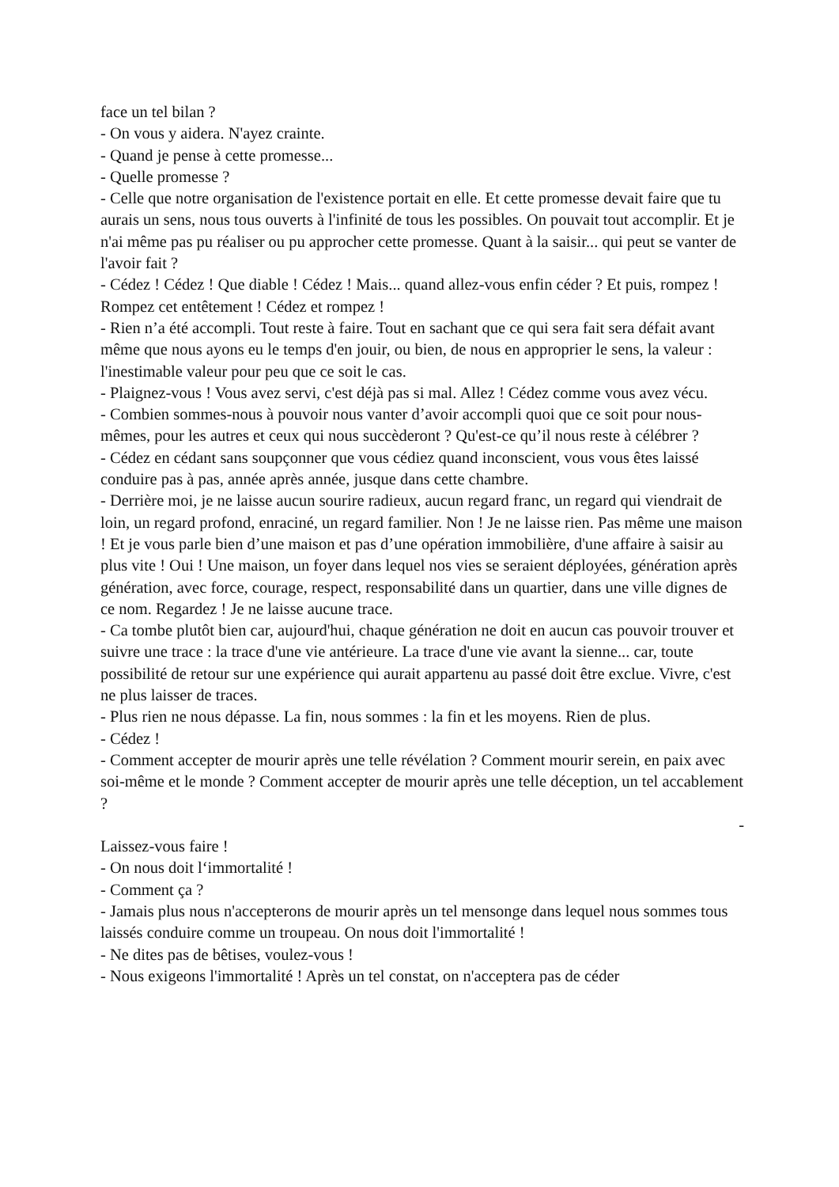face un tel bilan ?
- On vous y aidera. N'ayez crainte.
- Quand je pense à cette promesse...
- Quelle promesse ?
- Celle que notre organisation de l'existence portait en elle. Et cette promesse devait faire que tu aurais un sens, nous tous ouverts à l'infinité de tous les possibles. On pouvait tout accomplir. Et je n'ai même pas pu réaliser ou pu approcher cette promesse. Quant à la saisir... qui peut se vanter de l'avoir fait ?
- Cédez ! Cédez ! Que diable ! Cédez ! Mais... quand allez-vous enfin céder ? Et puis, rompez ! Rompez cet entêtement ! Cédez et rompez !
- Rien n’a été accompli. Tout reste à faire. Tout en sachant que ce qui sera fait sera défait avant même que nous ayons eu le temps d'en jouir, ou bien, de nous en approprier le sens, la valeur : l'inestimable valeur pour peu que ce soit le cas.
- Plaignez-vous ! Vous avez servi, c'est déjà pas si mal. Allez ! Cédez comme vous avez vécu.
- Combien sommes-nous à pouvoir nous vanter d’avoir accompli quoi que ce soit pour nous-mêmes, pour les autres et ceux qui nous succèderont ? Qu'est-ce qu’il nous reste à célébrer ?
- Cédez en cédant sans soupçonner que vous cédiez quand inconscient, vous vous êtes laissé conduire pas à pas, année après année, jusque dans cette chambre.
- Derrière moi, je ne laisse aucun sourire radieux, aucun regard franc, un regard qui viendrait de loin, un regard profond, enraciné, un regard familier. Non ! Je ne laisse rien. Pas même une maison ! Et je vous parle bien d’une maison et pas d’une opération immobilière, d'une affaire à saisir au plus vite ! Oui ! Une maison, un foyer dans lequel nos vies se seraient déployées, génération après génération, avec force, courage, respect, responsabilité dans un quartier, dans une ville dignes de ce nom. Regardez ! Je ne laisse aucune trace.
- Ca tombe plutôt bien car, aujourd'hui, chaque génération ne doit en aucun cas pouvoir trouver et suivre une trace : la trace d'une vie antérieure. La trace d'une vie avant la sienne... car, toute possibilité de retour sur une expérience qui aurait appartenu au passé doit être exclue. Vivre, c'est ne plus laisser de traces.
- Plus rien ne nous dépasse. La fin, nous sommes : la fin et les moyens. Rien de plus.
- Cédez !
- Comment accepter de mourir après une telle révélation ? Comment mourir serein, en paix avec soi-même et le monde ? Comment accepter de mourir après une telle déception, un tel accablement ?
-
Laissez-vous faire !
- On nous doit l‘immortalité !
- Comment ça ?
- Jamais plus nous n'accepterons de mourir après un tel mensonge dans lequel nous sommes tous laissés conduire comme un troupeau. On nous doit l'immortalité !
- Ne dites pas de bêtises, voulez-vous !
- Nous exigeons l'immortalité ! Après un tel constat, on n'acceptera pas de céder